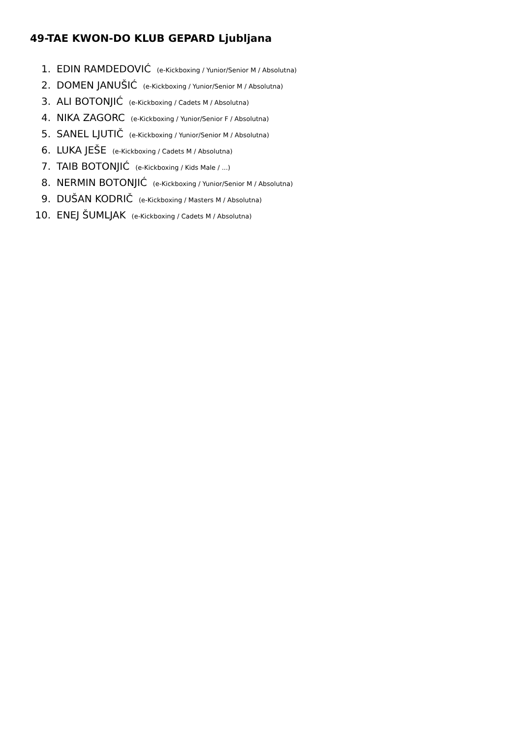49-TAE KWON-DO KLUB GEPARD Ljubljana
1. EDIN RAMDEDOVIĆ (e-Kickboxing / Yunior/Senior M / Absolutna)
2. DOMEN JANUŠIĆ (e-Kickboxing / Yunior/Senior M / Absolutna)
3. ALI BOTONJIĆ (e-Kickboxing / Cadets M / Absolutna)
4. NIKA ZAGORC (e-Kickboxing / Yunior/Senior F / Absolutna)
5. SANEL LJUTIČ (e-Kickboxing / Yunior/Senior M / Absolutna)
6. LUKA JEŠE (e-Kickboxing / Cadets M / Absolutna)
7. TAIB BOTONJIĆ (e-Kickboxing / Kids Male / ...)
8. NERMIN BOTONJIĆ (e-Kickboxing / Yunior/Senior M / Absolutna)
9. DUŠAN KODRIČ (e-Kickboxing / Masters M / Absolutna)
10. ENEJ ŠUMLJAK (e-Kickboxing / Cadets M / Absolutna)